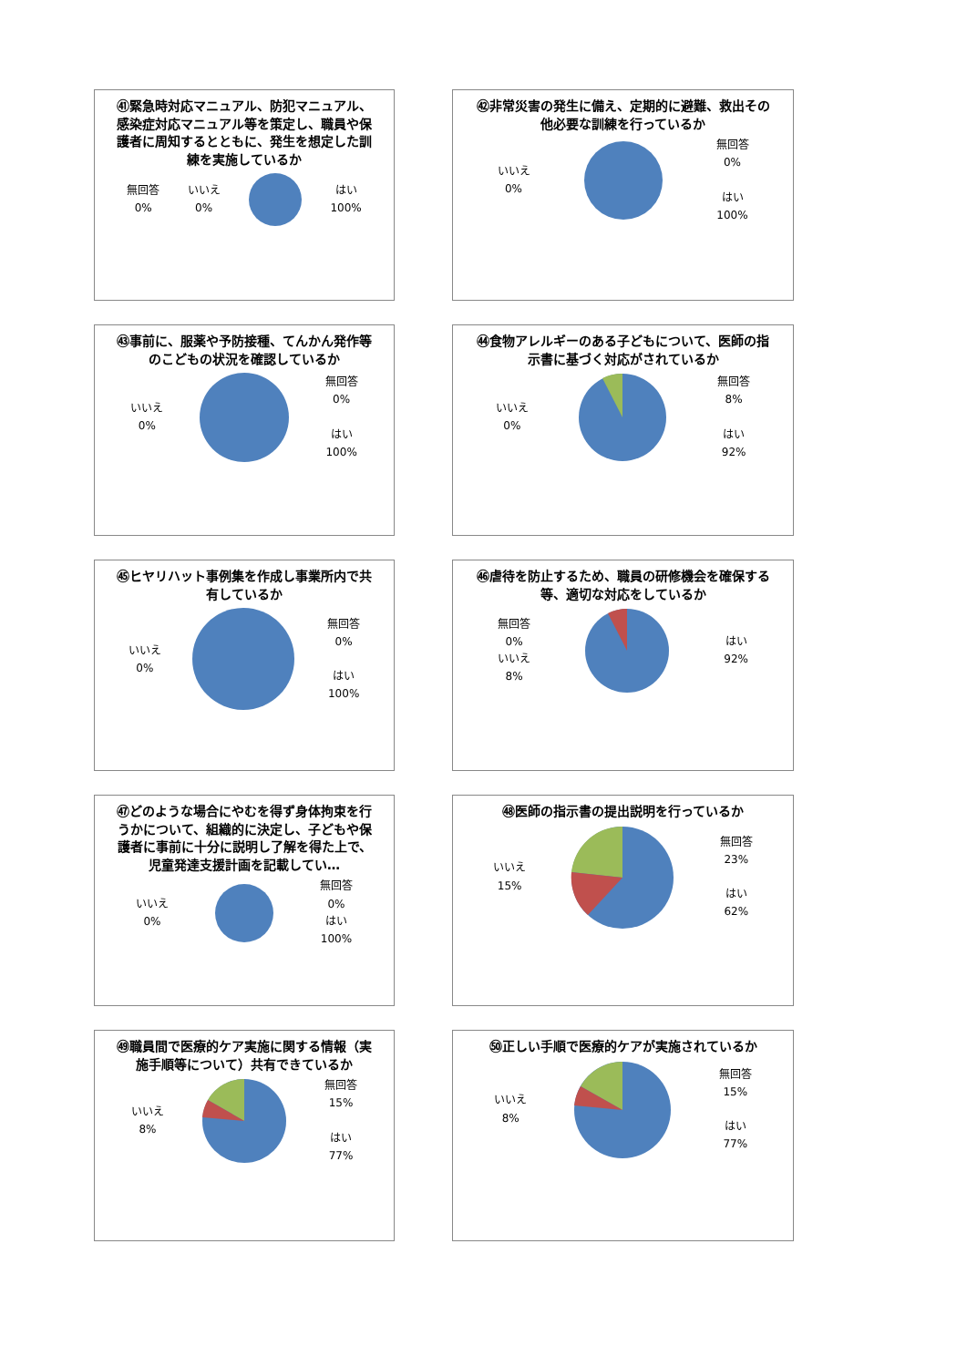㊶緊急時対応マニュアル、防犯マニュアル、感染症対応マニュアル等を策定し、職員や保護者に周知するとともに、発生を想定した訓練を実施しているか
無回答
0%
いいえ
0%
はい
100%
㊷非常災害の発生に備え、定期的に避難、救出その他必要な訓練を行っているか
いいえ
0%
無回答
0%
はい
100%
㊸事前に、服薬や予防接種、てんかん発作等のこどもの状況を確認しているか
いいえ
0%
無回答
0%
はい
100%
㊹食物アレルギーのある子どもについて、医師の指示書に基づく対応がされているか
いいえ
0%
無回答
8%
はい
92%
㊺ヒヤリハット事例集を作成し事業所内で共有しているか
いいえ
0%
無回答
0%
はい
100%
㊻虐待を防止するため、職員の研修機会を確保する等、適切な対応をしているか
無回答
0%
いいえ
8%
はい
92%
㊼どのような場合にやむを得ず身体拘束を行うかについて、組織的に決定し、子どもや保護者に事前に十分に説明し了解を得た上で、児童発達支援計画を記載してい…
いいえ
0%
無回答
0%
はい
100%
㊽医師の指示書の提出説明を行っているか
いいえ
15%
無回答
23%
はい
62%
㊾職員間で医療的ケア実施に関する情報（実施手順等について）共有できているか
いいえ
8%
無回答
15%
はい
77%
㊿正しい手順で医療的ケアが実施されているか
いいえ
8%
無回答
15%
はい
77%